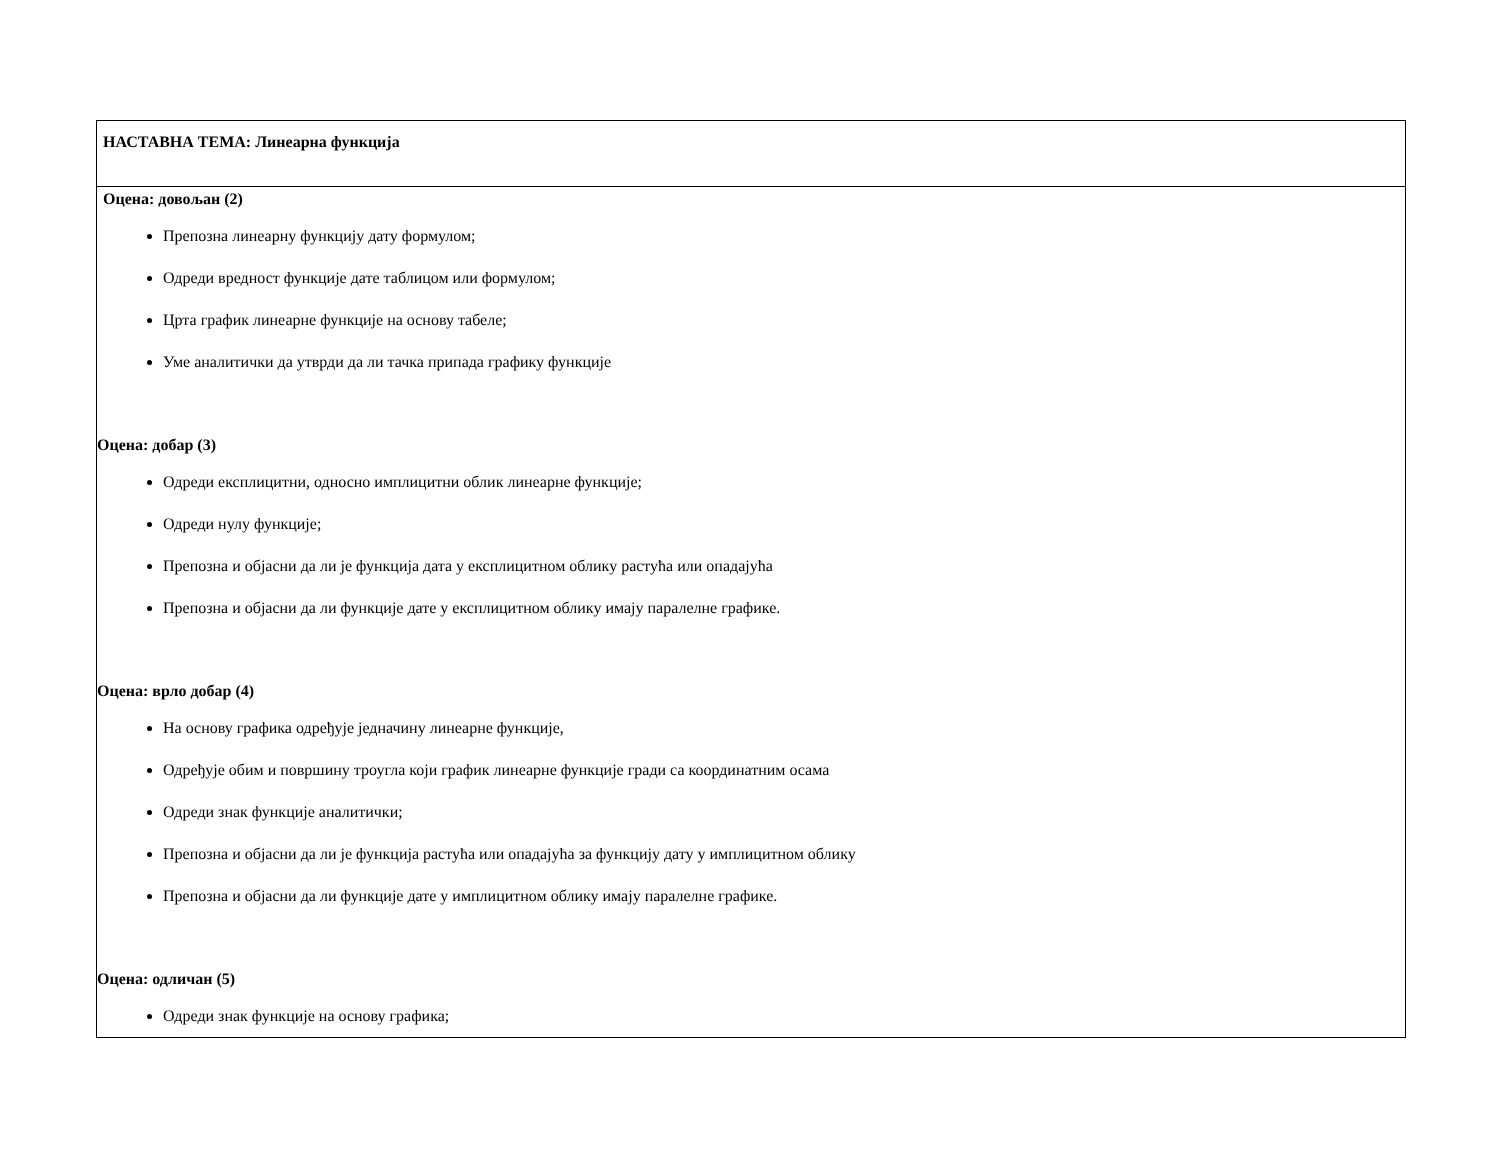| НАСТАВНА ТЕМА: Линеарна функција |
| Оцена: довољан (2) Препозна линеарну функцију дату формулом; Одреди вредност функције дате таблицом или формулом; Црта график линеарне функције на основу табеле; Уме аналитички да утврди да ли тачка припада графику функције Оцена: добар (3) Одреди експлицитни, односно имплицитни облик линеарне функције; Одреди нулу функције; Препозна и објасни да ли је функција дата у експлицитном облику растућа или опадајућа Препозна и објасни да ли функције дате у експлицитном облику имају паралелне графике. Оцена: врло добар (4) На основу графика одређује једначину линеарне функције, Одређује обим и површину троугла који график линеарне функције гради са координатним осама Одреди знак функције аналитички; Препозна и објасни да ли је функција растућа или опадајућа за функцију дату у имплицитном облику Препозна и објасни да ли функције дате у имплицитном облику имају паралелне графике. Оцена: одличан (5) Одреди знак функције на основу графика; |